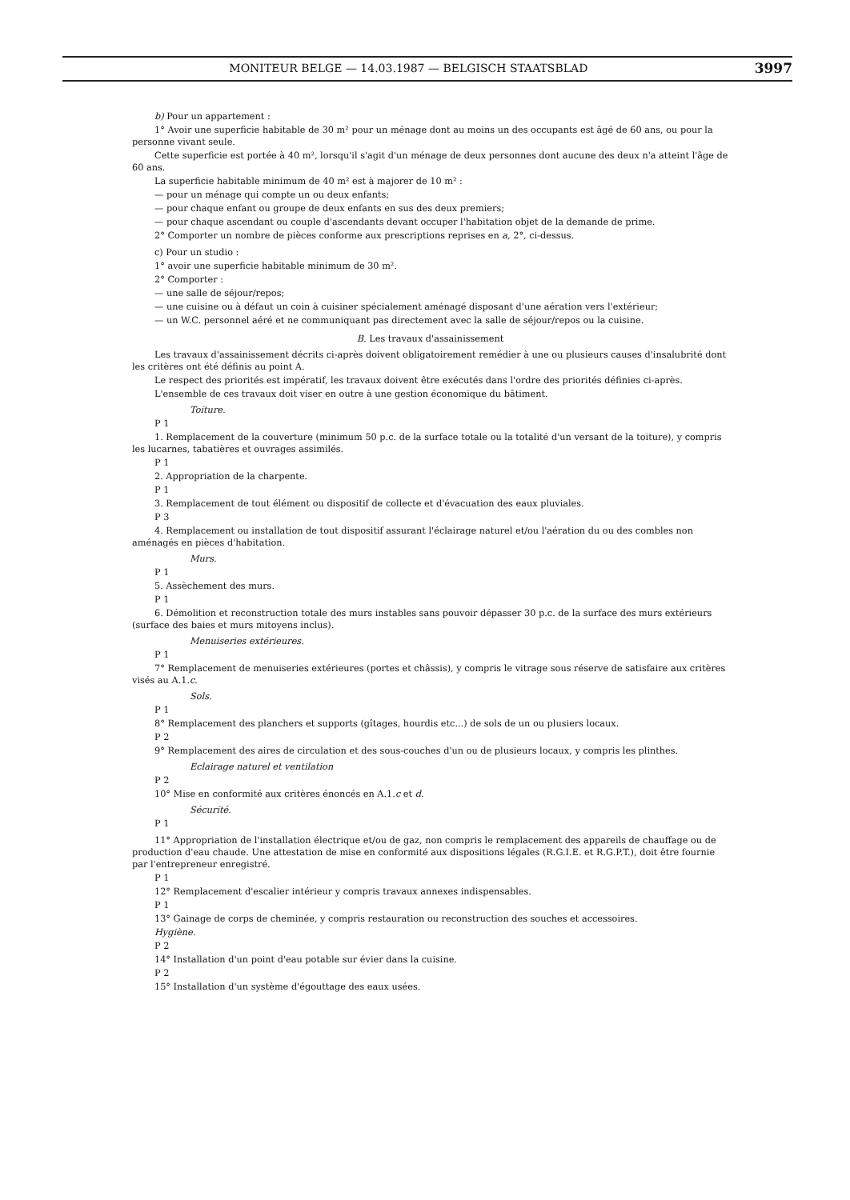MONITEUR BELGE — 14.03.1987 — BELGISCH STAATSBLAD 3997
b) Pour un appartement :
1° Avoir une superficie habitable de 30 m² pour un ménage dont au moins un des occupants est âgé de 60 ans, ou pour la personne vivant seule.
Cette superficie est portée à 40 m², lorsqu'il s'agit d'un ménage de deux personnes dont aucune des deux n'a atteint l'âge de 60 ans.
La superficie habitable minimum de 40 m² est à majorer de 10 m² :
— pour un ménage qui compte un ou deux enfants;
— pour chaque enfant ou groupe de deux enfants en sus des deux premiers;
— pour chaque ascendant ou couple d'ascendants devant occuper l'habitation objet de la demande de prime.
2° Comporter un nombre de pièces conforme aux prescriptions reprises en a, 2°, ci-dessus.
c) Pour un studio :
1° avoir une superficie habitable minimum de 30 m².
2° Comporter :
— une salle de séjour/repos;
— une cuisine ou à défaut un coin à cuisiner spécialement aménagé disposant d'une aération vers l'extérieur;
— un W.C. personnel aéré et ne communiquant pas directement avec la salle de séjour/repos ou la cuisine.
B. Les travaux d'assainissement
Les travaux d'assainissement décrits ci-après doivent obligatoirement remédier à une ou plusieurs causes d'insalubrité dont les critères ont été définis au point A.
Le respect des priorités est impératif, les travaux doivent être exécutés dans l'ordre des priorités définies ci-après.
L'ensemble de ces travaux doit viser en outre à une gestion économique du bâtiment.
Toiture.
P 1
1. Remplacement de la couverture (minimum 50 p.c. de la surface totale ou la totalité d'un versant de la toiture), y compris les lucarnes, tabatières et ouvrages assimilés.
P 1
2. Appropriation de la charpente.
P 1
3. Remplacement de tout élément ou dispositif de collecte et d'évacuation des eaux pluviales.
P 3
4. Remplacement ou installation de tout dispositif assurant l'éclairage naturel et/ou l'aération du ou des combles non aménagés en pièces d'habitation.
Murs.
P 1
5. Assèchement des murs.
P 1
6. Démolition et reconstruction totale des murs instables sans pouvoir dépasser 30 p.c. de la surface des murs extérieurs (surface des baies et murs mitoyens inclus).
Menuiseries extérieures.
P 1
7° Remplacement de menuiseries extérieures (portes et châssis), y compris le vitrage sous réserve de satisfaire aux critères visés au A.1.c.
Sols.
P 1
8° Remplacement des planchers et supports (gîtages, hourdis etc...) de sols de un ou plusiers locaux.
P 2
9° Remplacement des aires de circulation et des sous-couches d'un ou de plusieurs locaux, y compris les plinthes.
Eclairage naturel et ventilation
P 2
10° Mise en conformité aux critères énoncés en A.1.c et d.
Sécurité.
P 1
11° Appropriation de l'installation électrique et/ou de gaz, non compris le remplacement des appareils de chauffage ou de production d'eau chaude. Une attestation de mise en conformité aux dispositions légales (R.G.I.E. et R.G.P.T.), doit être fournie par l'entrepreneur enregistré.
P 1
12° Remplacement d'escalier intérieur y compris travaux annexes indispensables.
P 1
13° Gainage de corps de cheminée, y compris restauration ou reconstruction des souches et accessoires.
Hygiène.
P 2
14° Installation d'un point d'eau potable sur évier dans la cuisine.
P 2
15° Installation d'un système d'égouttage des eaux usées.